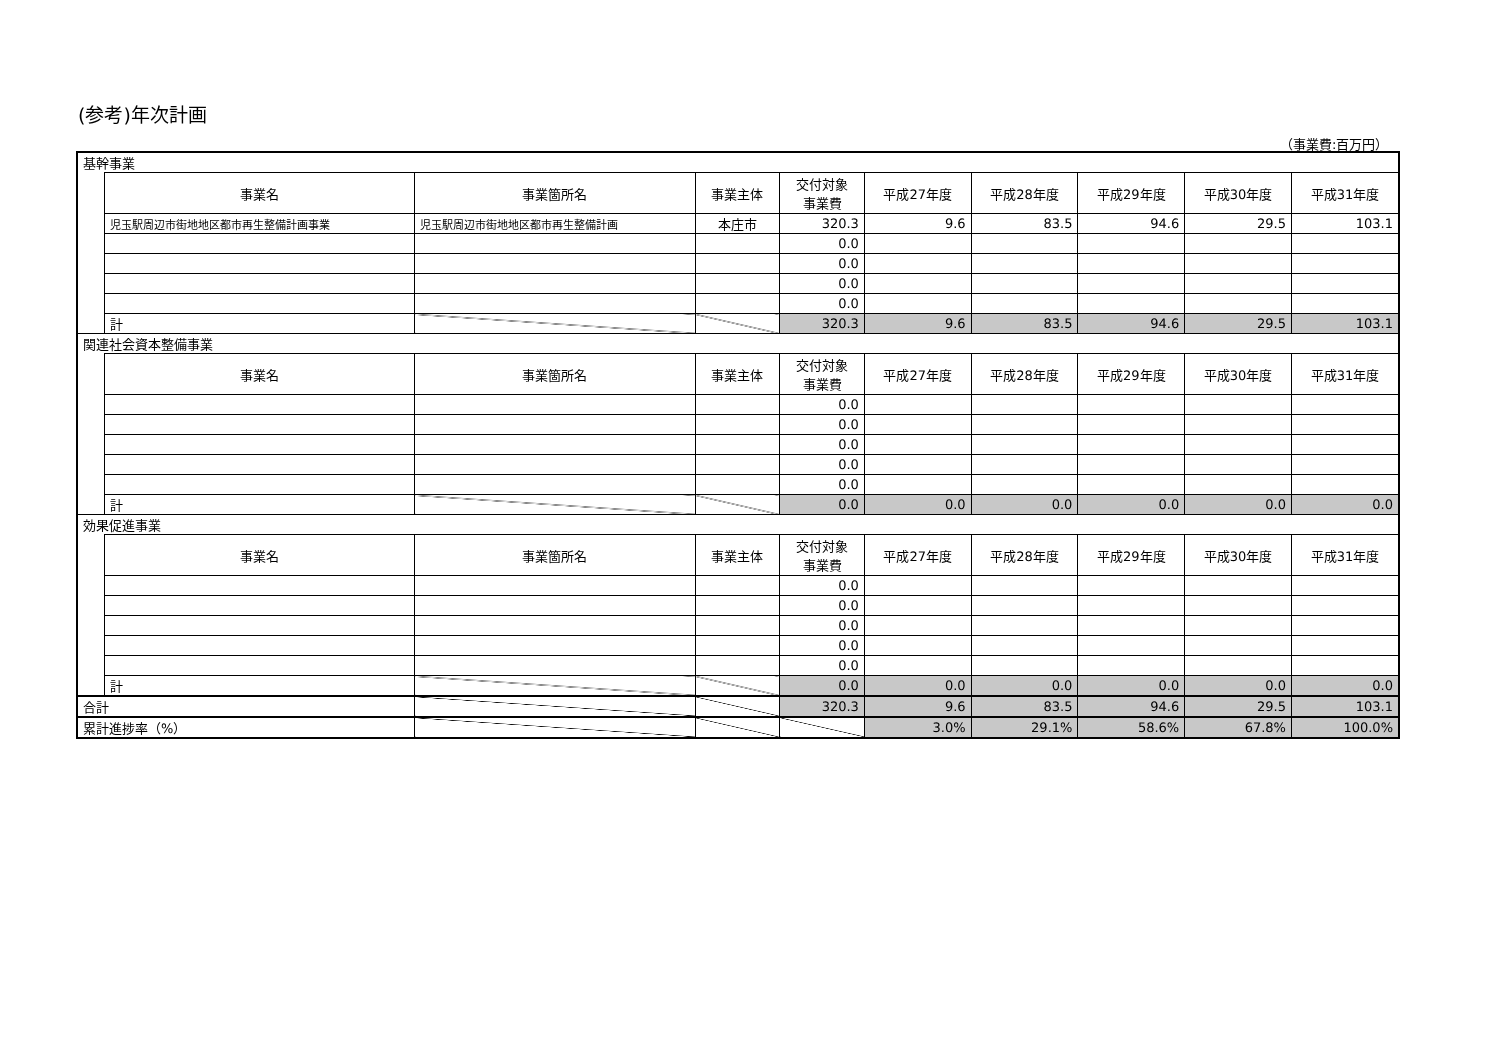(参考)年次計画
（事業費:百万円）
| 基幹事業 | | | | | | | | | |
| | 事業名 | 事業箇所名 | 事業主体 | 交付対象 事業費 | 平成27年度 | 平成28年度 | 平成29年度 | 平成30年度 | 平成31年度 |
| | 児玉駅周辺市街地地区都市再生整備計画事業 | 児玉駅周辺市街地地区都市再生整備計画 | 本庄市 | 320.3 | 9.6 | 83.5 | 94.6 | 29.5 | 103.1 |
| | | | | 0.0 | | | | | |
| | | | | 0.0 | | | | | |
| | | | | 0.0 | | | | | |
| | | | | 0.0 | | | | | |
| | 計 | | | 320.3 | 9.6 | 83.5 | 94.6 | 29.5 | 103.1 |
| 関連社会資本整備事業 | | | | | | | | | |
| | 事業名 | 事業箇所名 | 事業主体 | 交付対象 事業費 | 平成27年度 | 平成28年度 | 平成29年度 | 平成30年度 | 平成31年度 |
| | | | | 0.0 | | | | | |
| | | | | 0.0 | | | | | |
| | | | | 0.0 | | | | | |
| | | | | 0.0 | | | | | |
| | | | | 0.0 | | | | | |
| | 計 | | | 0.0 | 0.0 | 0.0 | 0.0 | 0.0 | 0.0 |
| 効果促進事業 | | | | | | | | | |
| | 事業名 | 事業箇所名 | 事業主体 | 交付対象 事業費 | 平成27年度 | 平成28年度 | 平成29年度 | 平成30年度 | 平成31年度 |
| | | | | 0.0 | | | | | |
| | | | | 0.0 | | | | | |
| | | | | 0.0 | | | | | |
| | | | | 0.0 | | | | | |
| | | | | 0.0 | | | | | |
| | 計 | | | 0.0 | 0.0 | 0.0 | 0.0 | 0.0 | 0.0 |
| 合計 | | | | 320.3 | 9.6 | 83.5 | 94.6 | 29.5 | 103.1 |
| 累計進捗率（%） | | | | | 3.0% | 29.1% | 58.6% | 67.8% | 100.0% |